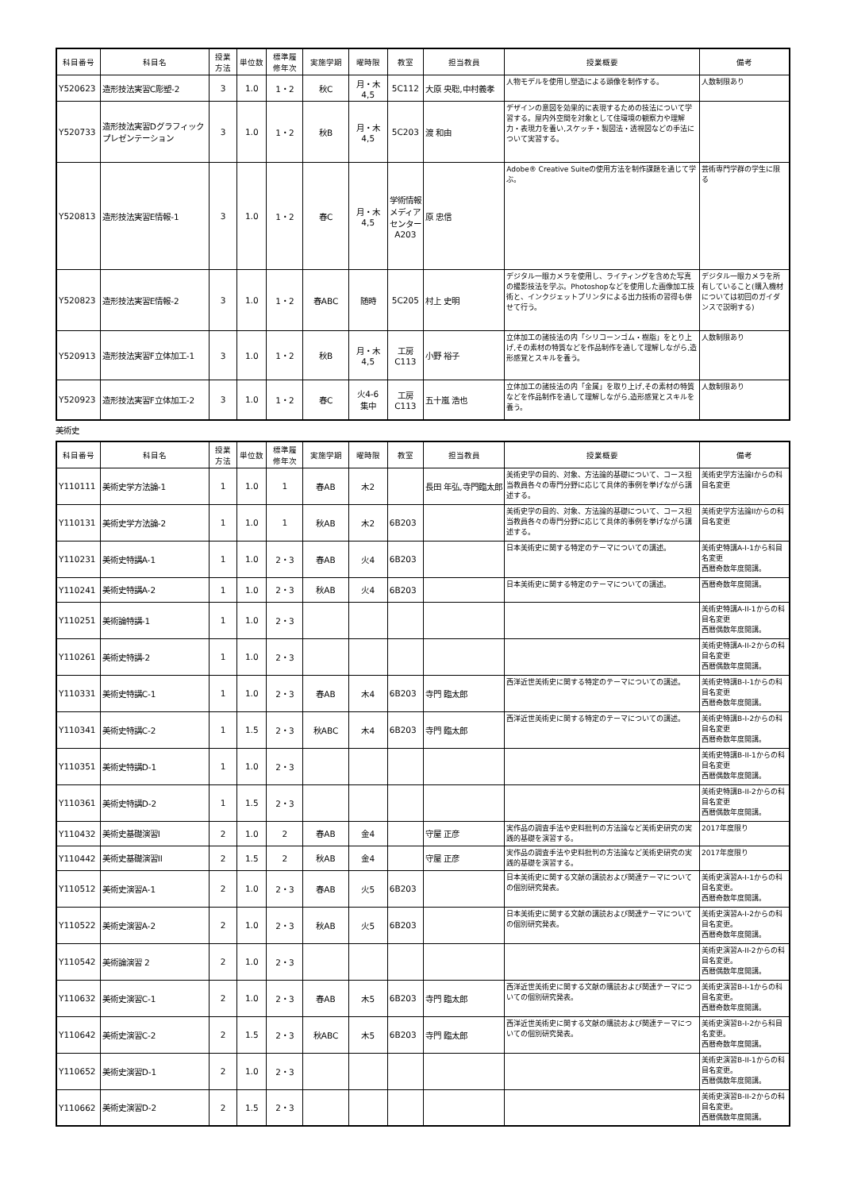| 科目番号 | 科目名 | 授業 方法 | 単位数 | 標準履 修年次 | 実施学期 | 曜時限 | 教室 | 担当教員 | 授業概要 | 備考 |
| --- | --- | --- | --- | --- | --- | --- | --- | --- | --- | --- |
| Y520623 | 造形技法実習C彫塑-2 | 3 | 1.0 | 1・2 | 秋C | 月・木 4,5 | 5C112 | 大原 央聡,中村義孝 | 人物モデルを使用し塑造による頭像を制作する。 | 人数制限あり |
| Y520733 | 造形技法実習Dグラフィックプレゼンテーション | 3 | 1.0 | 1・2 | 秋B | 月・木 4,5 | 5C203 | 渡 和由 | デザインの意図を効果的に表現するための技法について学習する。屋内外空間を対象として住環境の観察力や理解力・表現力を養い,スケッチ・製図法・透視図などの手法について実習する。 | |
| Y520813 | 造形技法実習E情報-1 | 3 | 1.0 | 1・2 | 春C | 月・木 4,5 | 学術情報メディアセンターA203 | 原 忠信 | Adobe® Creative Suiteの使用方法を制作課題を通じて学ぶ。 | 芸術専門学群の学生に限る |
| Y520823 | 造形技法実習E情報-2 | 3 | 1.0 | 1・2 | 春ABC | 随時 | 5C205 | 村上 史明 | デジタル一眼カメラを使用し、ライティングを含めた写真の撮影技法を学ぶ。Photoshopなどを使用した画像加工技術と、インクジェットプリンタによる出力技術の習得も併せて行う。 | デジタル一眼カメラを所有していること(購入機材については初回のガイダンスで説明する) |
| Y520913 | 造形技法実習F立体加工-1 | 3 | 1.0 | 1・2 | 秋B | 月・木 4,5 | 工房 C113 | 小野 裕子 | 立体加工の諸技法の内「シリコーンゴム・樹脂」をとり上げ,その素材の特質などを作品制作を通して理解しながら,造形感覚とスキルを養う。 | 人数制限あり |
| Y520923 | 造形技法実習F立体加工-2 | 3 | 1.0 | 1・2 | 春C | 火4-6 集中 | 工房 C113 | 五十嵐 浩也 | 立体加工の諸技法の内「金属」を取り上げ,その素材の特質などを作品制作を通して理解しながら,造形感覚とスキルを養う。 | 人数制限あり |
美術史
| 科目番号 | 科目名 | 授業 方法 | 単位数 | 標準履 修年次 | 実施学期 | 曜時限 | 教室 | 担当教員 | 授業概要 | 備考 |
| --- | --- | --- | --- | --- | --- | --- | --- | --- | --- | --- |
| Y110111 | 美術史学方法論-1 | 1 | 1.0 | 1 | 春AB | 木2 | | 長田 年弘,寺門臨太郎 | 美術史学の目的、対象、方法論的基礎について、コース担当教員各々の専門分野に応じて具体的事例を挙げながら講述する。 | 美術史学方法論Iからの科目名変更 |
| Y110131 | 美術史学方法論-2 | 1 | 1.0 | 1 | 秋AB | 木2 | 6B203 | | 美術史学の目的、対象、方法論的基礎について、コース担当教員各々の専門分野に応じて具体的事例を挙げながら講述する。 | 美術史学方法論IIからの科目名変更 |
| Y110231 | 美術史特講A-1 | 1 | 1.0 | 2・3 | 春AB | 火4 | 6B203 | | 日本美術史に関する特定のテーマについての講述。 | 美術史特講A-I-1から科目名変更 西暦奇数年度開講。 |
| Y110241 | 美術史特講A-2 | 1 | 1.0 | 2・3 | 秋AB | 火4 | 6B203 | | 日本美術史に関する特定のテーマについての講述。 | 西暦奇数年度開講。 |
| Y110251 | 美術論特講-1 | 1 | 1.0 | 2・3 | | | | | | 美術史特講A-II-1からの科目名変更 西暦偶数年度開講。 |
| Y110261 | 美術史特講-2 | 1 | 1.0 | 2・3 | | | | | | 美術史特講A-II-2からの科目名変更 西暦偶数年度開講。 |
| Y110331 | 美術史特講C-1 | 1 | 1.0 | 2・3 | 春AB | 木4 | 6B203 | 寺門 臨太郎 | 西洋近世美術史に関する特定のテーマについての講述。 | 美術史特講B-I-1からの科目名変更 西暦奇数年度開講。 |
| Y110341 | 美術史特講C-2 | 1 | 1.5 | 2・3 | 秋ABC | 木4 | 6B203 | 寺門 臨太郎 | 西洋近世美術史に関する特定のテーマについての講述。 | 美術史特講B-I-2からの科目名変更 西暦奇数年度開講。 |
| Y110351 | 美術史特講D-1 | 1 | 1.0 | 2・3 | | | | | | 美術史特講B-II-1からの科目名変更 西暦偶数年度開講。 |
| Y110361 | 美術史特講D-2 | 1 | 1.5 | 2・3 | | | | | | 美術史特講B-II-2からの科目名変更 西暦偶数年度開講。 |
| Y110432 | 美術史基礎演習I | 2 | 1.0 | 2 | 春AB | 金4 | | 守屋 正彦 | 実作品の調査手法や史料批判の方法論など美術史研究の実践的基礎を演習する。 | 2017年度限り |
| Y110442 | 美術史基礎演習II | 2 | 1.5 | 2 | 秋AB | 金4 | | 守屋 正彦 | 実作品の調査手法や史料批判の方法論など美術史研究の実践的基礎を演習する。 | 2017年度限り |
| Y110512 | 美術史演習A-1 | 2 | 1.0 | 2・3 | 春AB | 火5 | 6B203 | | 日本美術史に関する文献の講読および関連テーマについての個別研究発表。 | 美術史演習A-I-1からの科目名変更。 西暦奇数年度開講。 |
| Y110522 | 美術史演習A-2 | 2 | 1.0 | 2・3 | 秋AB | 火5 | 6B203 | | 日本美術史に関する文献の講読および関連テーマについての個別研究発表。 | 美術史演習A-I-2からの科目名変更。 西暦奇数年度開講。 |
| Y110542 | 美術論演習 2 | 2 | 1.0 | 2・3 | | | | | | 美術史演習A-II-2からの科目名変更。 西暦偶数年度開講。 |
| Y110632 | 美術史演習C-1 | 2 | 1.0 | 2・3 | 春AB | 木5 | 6B203 | 寺門 臨太郎 | 西洋近世美術史に関する文献の購読および関連テーマについての個別研究発表。 | 美術史演習B-I-1からの科目名変更。 西暦奇数年度開講。 |
| Y110642 | 美術史演習C-2 | 2 | 1.5 | 2・3 | 秋ABC | 木5 | 6B203 | 寺門 臨太郎 | 西洋近世美術史に関する文献の購読および関連テーマについての個別研究発表。 | 美術史演習B-I-2から科目名変更。 西暦奇数年度開講。 |
| Y110652 | 美術史演習D-1 | 2 | 1.0 | 2・3 | | | | | | 美術史演習B-II-1からの科目名変更。 西暦偶数年度開講。 |
| Y110662 | 美術史演習D-2 | 2 | 1.5 | 2・3 | | | | | | 美術史演習B-II-2からの科目名変更。 西暦偶数年度開講。 |